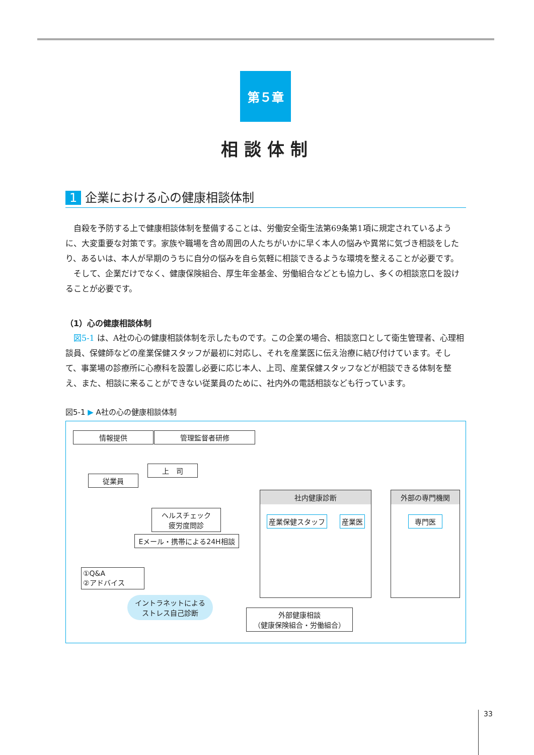第５章
相談体制
1 企業における心の健康相談体制
自殺を予防する上で健康相談体制を整備することは、労働安全衛生法第69条第1項に規定されているように、大変重要な対策です。家族や職場を含め周囲の人たちがいかに早く本人の悩みや異常に気づき相談をしたり、あるいは、本人が早期のうちに自分の悩みを自ら気軽に相談できるような環境を整えることが必要です。
そして、企業だけでなく、健康保険組合、厚生年金基金、労働組合などとも協力し、多くの相談窓口を設けることが必要です。
（1）心の健康相談体制
図5-1 は、A社の心の健康相談体制を示したものです。この企業の場合、相談窓口として衛生管理者、心理相談員、保健師などの産業保健スタッフが最初に対応し、それを産業医に伝え治療に結び付けています。そして、事業場の診療所に心療科を設置し必要に応じ本人、上司、産業保健スタッフなどが相談できる体制を整え、また、相談に来ることができない従業員のために、社内外の電話相談なども行っています。
図5-1 ▶ A社の心の健康相談体制
情報提供 管理監督者研修
上　司
従業員
ヘルスチェック
疲労度問診
Eメール・携帯による24H相談
①Q&A
②アドバイス
イントラネットによる
ストレス自己診断
外部健康相談
（健康保険組合・労働組合）
社内健康診断
産業保健スタッフ 産業医
外部の専門機関
専門医
33